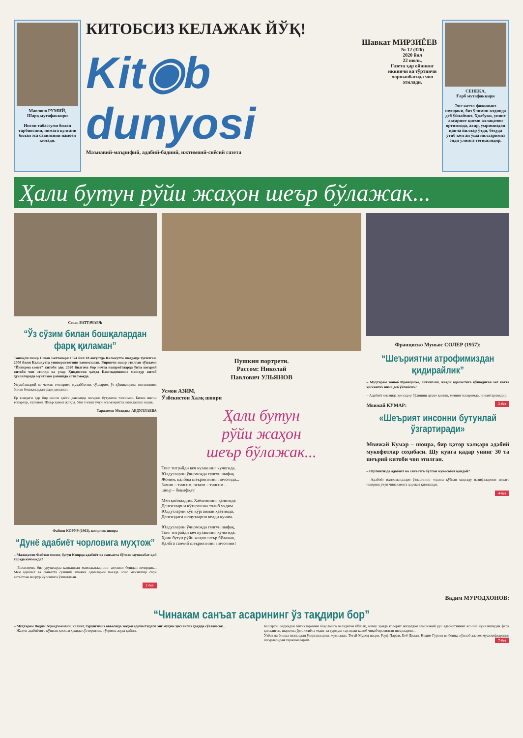Мавлоно РУМИЙ,
Шарқ мутафаккири
Инсон табассуми билан тарбиясини, нимага кулгани билан эса савиясини намоён қилади.
КИТОБСИЗ КЕЛАЖАК ЙЎҚ!
Шавкат МИРЗИЁЕВ
Kit◉b
dunyosi
№ 12 (326)
2020 йил
22 июль.
Газета ҳар ойининг иккинчи ва тўртинчи чоршанбасида чоп этилади.
Маънавий-маърифий, адабий-бадиий, ижтимоий-сиёсий газета
СЕНЕКА,
Ғарб мутафаккири
Энг катта фожиамиз шундаки, биз ўлимни олдинда деб ўйлаймиз. Ҳолбуки, унинг аксарият қисми аллақачон ортимизда, ахир, умримиздан қанча йиллар ўтди, беҳуда ўтиб кетган ўша йилларимиз энди ўлимга тегишлидир.
Ҳали бутун рўйи жаҳон шеър бўлажак...
Сован БАТТАЧАРЯ:
“Ўз сўзим билан бошқалардан фарқ қиламан”
Таниқли шоир Сован Баттачаря 1974 йил 18 августда Калькутта шаҳрида туғилган. 2000 йили Калькутта университетини тамомлаган. Биринчи нашр этилган тўплами “Йигирма сонет” китоби эди. 2020 йилгача бир нечта нашриётларда ўнта шеърий китоби чоп этилди ва улар Ҳиндистон ҳамда Бангладешнинг машҳур китоб дўконларида мунтазам равишда сотилмоқда.
Умумбашарий ва чексиз ғояларим, муҳаббатим, сўзларим, ўз қўшиқларим, интилишим билан бошқалардан фарқ қиламан.
Ер юзидаги ҳар бир инсон ҳаёти давомида шеърни бутунича тополмас. Бизни инсон топарлар, эҳтимол. Шеър ҳамма жойда. Уни топиш учун эса моҳиятга яқинлашиш керак.
Таржимон Моҳидил АБДУЛЛАЕВА
Файзон КОРУР (1963), кипрлик шоира
“Дунё адабиёт чорловига муҳтож”
– Малоҳатли Файзон хоним, бугун Кипрда адабиёт ва санъатга бўлган муносабат қай тарзда кечмоқда?
– Биласизми, биз урушларда қатнашган мамлакатларнинг аҳолиси бошдан кечирдик... Мен адабиёт ва санъатга сузиниб яшовчи одамларни поезда олис манзиллар сари кетаётган масрур йўловчига ўхшатаман.
2-бет
Пушкин портрети.
Рассом: Николай
Павлович УЛЬЯНОВ
Усмон АЗИМ,
Ўзбекистон Халқ шоири
Ҳали бутун
рўйи жаҳон
шеър бўлажак...
Тонг титрайди кеч кузакнинг кучоғида,
Юлдузларни ўчирмоқда гулгун шафақ.
Жоним, қалбим шеъриятнинг пичоғида...
Замин – тилсим, осмон – тилсим...
шеър – бешафқат!
Мен қийналдим. Хаёлимнинг қанотида
Денгизларни кўтарганча толиб учдим.
Юлдузларни кўп кўрганман ҳаётимда,
Денгиздаги юлдузларни келди кучим.
Юлдузларни ўчирмоқда гулгун шафақ,
Тонг титрайди кеч кузакнинг кучоғида.
Ҳали бутун рўйи жаҳон шеър бўлажак,
Қалбга санчиб шеъриятнинг пичоғини!
Франциско Муньос СОЛЕР (1957):
“Шеъриятни атрофимиздан қидирайлик”
– Муҳтарам жаноб Франциско, айтинг-чи, жаҳон адабиётига қўшадиган энг катта ҳиссангиз нима деб ўйлайсиз?
– Адабиёт оламида ҳиссадор бўлишни даъво қилиш, менинг назаримда, нокамтарликдир.
2-бет
Мвижай КУМАР:
«Шеърият инсонни бутунлай ўзгартиради»
Мвижай Кумар – шоира, бир қатор халқаро адабий мукофотлар соҳибаси. Шу кунга қадар унинг 30 та шеърий китоби чоп этилган.
– Юртингизда адабиёт ва санъатга бўлган муносабат қандай?
– Адабиёт ихлосмандлари ўзларининг олдига қўйган мақсаду вазифаларини амалга ошириш учун чинакамига ҳаракат қилишади.
4-бет
Вадим МУРОДХОНОВ:
“Чинакам санъат асарининг ўз тақдири бор”
– Муҳтарам Вадим Аҳмадхонович, келинг, гурунгимиз аввалида жаҳон адабиётидаги энг муҳим ҳиссангиз ҳақида сўзлашсак...
– Жаҳон адабиётига қўшган ҳиссам ҳақида сўз юритиш, тўғриси, жуда қийин.
Башарти, олдиндан битикларимни баҳолашга келадиган бўлсак, мавзу ҳамда колорит жиҳатдан замонавий рус адабиётининг асосий йўналишидан фарқ қиладиган, шарқона ўрта осиёча оҳанг ва турмуш тарзидан келиб чиқиб яратилган шеърларим...
Ўзбек ва бошқа тиллардан ўгирганларим, жумладан, Тоғай Мурод насри, Рауф Парфи, Боб Дилан, Недим Гурсел ва бошқа кўплаб хассос муаллифларнинг шеърларидан таржималарим. 7-бет